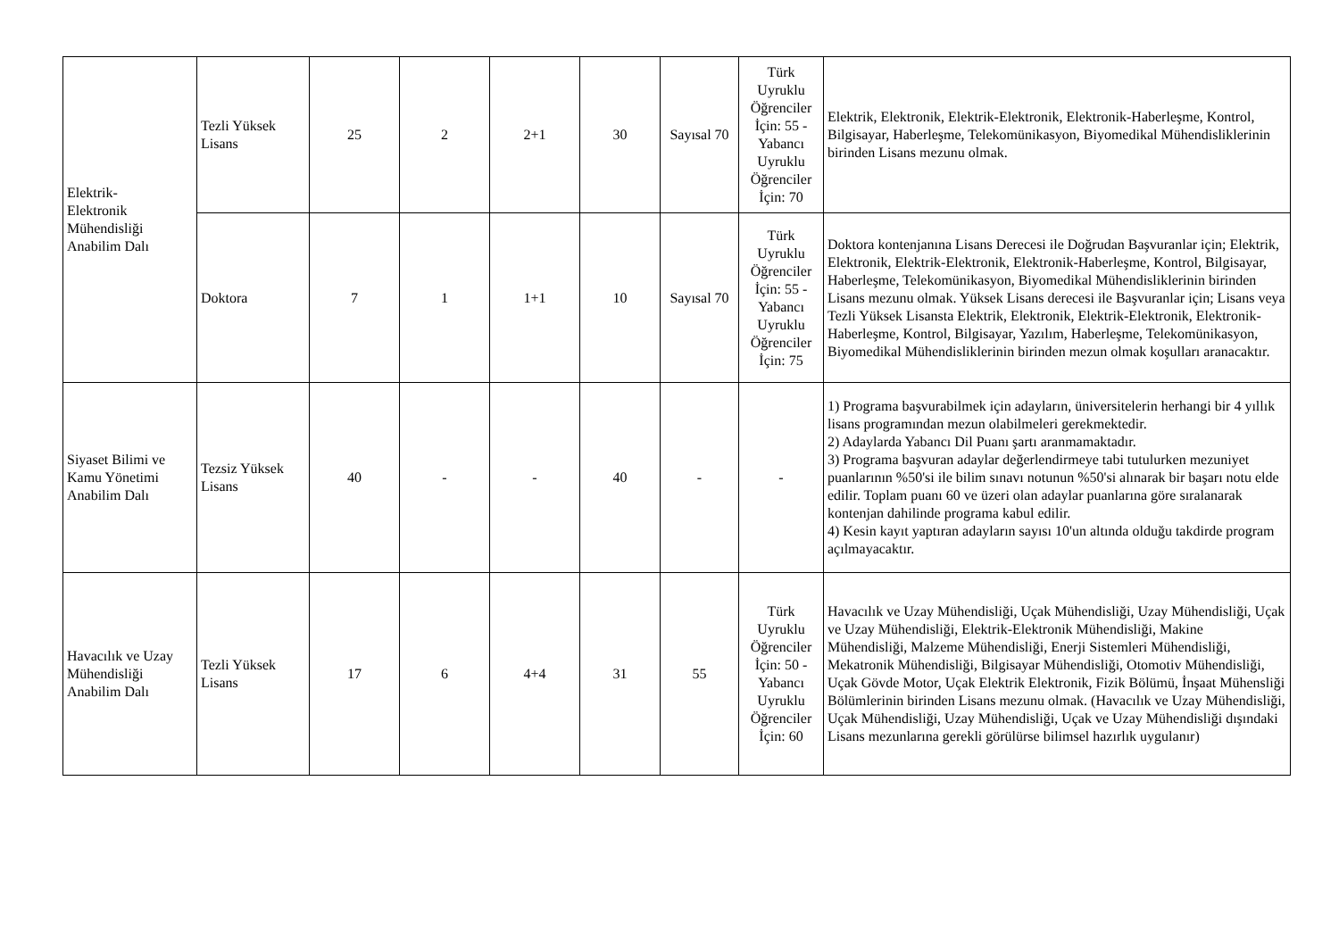| Elektrik- Elektronik Mühendisliği Anabilim Dalı | Tezli Yüksek Lisans | 25 | 2 | 2+1 | 30 | Sayısal 70 | Türk Uyruklu Öğrenciler İçin: 55 - Yabancı Uyruklu Öğrenciler İçin: 70 | Elektrik, Elektronik, Elektrik-Elektronik, Elektronik-Haberleşme, Kontrol, Bilgisayar, Haberleşme, Telekomünikasyon, Biyomedikal Mühendisliklerinin birinden Lisans mezunu olmak. |
| | Doktora | 7 | 1 | 1+1 | 10 | Sayısal 70 | Türk Uyruklu Öğrenciler İçin: 55 - Yabancı Uyruklu Öğrenciler İçin: 75 | Doktora kontenjanına Lisans Derecesi ile Doğrudan Başvuranlar için; Elektrik, Elektronik, Elektrik-Elektronik, Elektronik-Haberleşme, Kontrol, Bilgisayar, Haberleşme, Telekomünikasyon, Biyomedikal Mühendisliklerinin birinden Lisans mezunu olmak. Yüksek Lisans derecesi ile Başvuranlar için; Lisans veya Tezli Yüksek Lisansta Elektrik, Elektronik, Elektrik-Elektronik, Elektronik-Haberleşme, Kontrol, Bilgisayar, Yazılım, Haberleşme, Telekomünikasyon, Biyomedikal Mühendisliklerinin birinden mezun olmak koşulları aranacaktır. |
| Siyaset Bilimi ve Kamu Yönetimi Anabilim Dalı | Tezsiz Yüksek Lisans | 40 | - | - | 40 | - | - | 1) Programa başvurabilmek için adayların, üniversitelerin herhangi bir 4 yıllık lisans programından mezun olabilmeleri gerekmektedir. 2) Adaylarda Yabancı Dil Puanı şartı aranmamaktadır. 3) Programa başvuran adaylar değerlendirmeye tabi tutulurken mezuniyet puanlarının %50'si ile bilim sınavı notunun %50'si alınarak bir başarı notu elde edilir. Toplam puanı 60 ve üzeri olan adaylar puanlarına göre sıralanarak kontenjan dahilinde programa kabul edilir. 4) Kesin kayıt yaptıran adayların sayısı 10'un altında olduğu takdirde program açılmayacaktır. |
| Havacılık ve Uzay Mühendisliği Anabilim Dalı | Tezli Yüksek Lisans | 17 | 6 | 4+4 | 31 | 55 | Türk Uyruklu Öğrenciler İçin: 50 - Yabancı Uyruklu Öğrenciler İçin: 60 | Havacılık ve Uzay Mühendisliği, Uçak Mühendisliği, Uzay Mühendisliği, Uçak ve Uzay Mühendisliği, Elektrik-Elektronik Mühendisliği, Makine Mühendisliği, Malzeme Mühendisliği, Enerji Sistemleri Mühendisliği, Mekatronik Mühendisliği, Bilgisayar Mühendisliği, Otomotiv Mühendisliği, Uçak Gövde Motor, Uçak Elektrik Elektronik, Fizik Bölümü, İnşaat Mühensliği Bölümlerinin birinden Lisans mezunu olmak. (Havacılık ve Uzay Mühendisliği, Uçak Mühendisliği, Uzay Mühendisliği, Uçak ve Uzay Mühendisliği dışındaki Lisans mezunlarına gerekli görülürse bilimsel hazırlık uygulanır) |